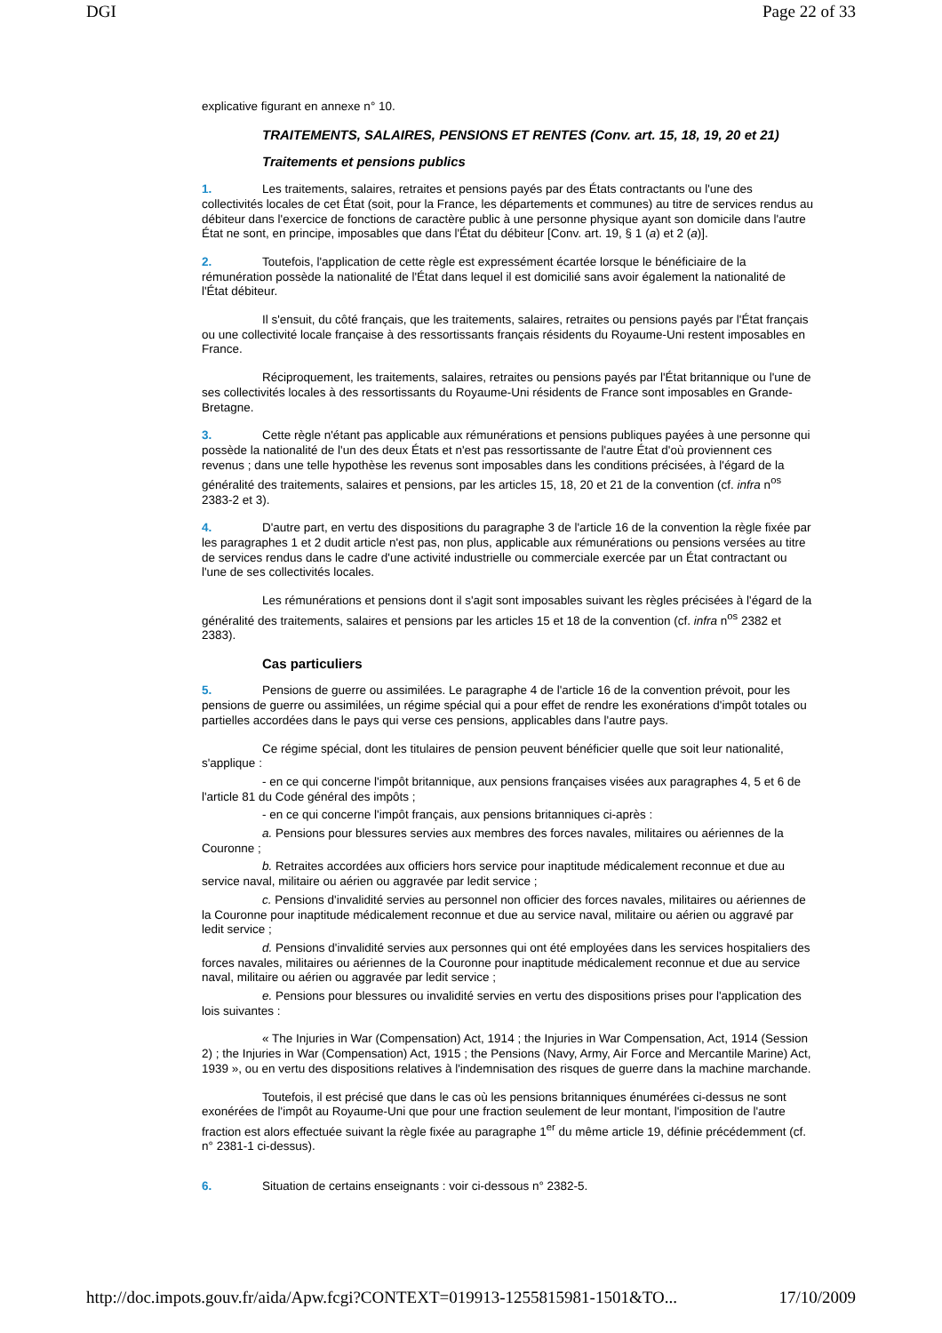DGI Page 22 of 33
explicative figurant en annexe n° 10.
TRAITEMENTS, SALAIRES, PENSIONS ET RENTES (Conv. art. 15, 18, 19, 20 et 21)
Traitements et pensions publics
1. Les traitements, salaires, retraites et pensions payés par des États contractants ou l'une des collectivités locales de cet État (soit, pour la France, les départements et communes) au titre de services rendus au débiteur dans l'exercice de fonctions de caractère public à une personne physique ayant son domicile dans l'autre État ne sont, en principe, imposables que dans l'État du débiteur [Conv. art. 19, § 1 (a) et 2 (a)].
2. Toutefois, l'application de cette règle est expressément écartée lorsque le bénéficiaire de la rémunération possède la nationalité de l'État dans lequel il est domicilié sans avoir également la nationalité de l'État débiteur.
Il s'ensuit, du côté français, que les traitements, salaires, retraites ou pensions payés par l'État français ou une collectivité locale française à des ressortissants français résidents du Royaume-Uni restent imposables en France.
Réciproquement, les traitements, salaires, retraites ou pensions payés par l'État britannique ou l'une de ses collectivités locales à des ressortissants du Royaume-Uni résidents de France sont imposables en Grande-Bretagne.
3. Cette règle n'étant pas applicable aux rémunérations et pensions publiques payées à une personne qui possède la nationalité de l'un des deux États et n'est pas ressortissante de l'autre État d'où proviennent ces revenus ; dans une telle hypothèse les revenus sont imposables dans les conditions précisées, à l'égard de la généralité des traitements, salaires et pensions, par les articles 15, 18, 20 et 21 de la convention (cf. infra n<sup>os</sup> 2383-2 et 3).
4. D'autre part, en vertu des dispositions du paragraphe 3 de l'article 16 de la convention la règle fixée par les paragraphes 1 et 2 dudit article n'est pas, non plus, applicable aux rémunérations ou pensions versées au titre de services rendus dans le cadre d'une activité industrielle ou commerciale exercée par un État contractant ou l'une de ses collectivités locales.
Les rémunérations et pensions dont il s'agit sont imposables suivant les règles précisées à l'égard de la généralité des traitements, salaires et pensions par les articles 15 et 18 de la convention (cf. infra n<sup>os</sup> 2382 et 2383).
Cas particuliers
5. Pensions de guerre ou assimilées. Le paragraphe 4 de l'article 16 de la convention prévoit, pour les pensions de guerre ou assimilées, un régime spécial qui a pour effet de rendre les exonérations d'impôt totales ou partielles accordées dans le pays qui verse ces pensions, applicables dans l'autre pays.
Ce régime spécial, dont les titulaires de pension peuvent bénéficier quelle que soit leur nationalité, s'applique :
- en ce qui concerne l'impôt britannique, aux pensions françaises visées aux paragraphes 4, 5 et 6 de l'article 81 du Code général des impôts ;
- en ce qui concerne l'impôt français, aux pensions britanniques ci-après :
a. Pensions pour blessures servies aux membres des forces navales, militaires ou aériennes de la Couronne ;
b. Retraites accordées aux officiers hors service pour inaptitude médicalement reconnue et due au service naval, militaire ou aérien ou aggravée par ledit service ;
c. Pensions d'invalidité servies au personnel non officier des forces navales, militaires ou aériennes de la Couronne pour inaptitude médicalement reconnue et due au service naval, militaire ou aérien ou aggravé par ledit service ;
d. Pensions d'invalidité servies aux personnes qui ont été employées dans les services hospitaliers des forces navales, militaires ou aériennes de la Couronne pour inaptitude médicalement reconnue et due au service naval, militaire ou aérien ou aggravée par ledit service ;
e. Pensions pour blessures ou invalidité servies en vertu des dispositions prises pour l'application des lois suivantes :
« The Injuries in War (Compensation) Act, 1914 ; the Injuries in War Compensation, Act, 1914 (Session 2) ; the Injuries in War (Compensation) Act, 1915 ; the Pensions (Navy, Army, Air Force and Mercantile Marine) Act, 1939 », ou en vertu des dispositions relatives à l'indemnisation des risques de guerre dans la machine marchande.
Toutefois, il est précisé que dans le cas où les pensions britanniques énumérées ci-dessus ne sont exonérées de l'impôt au Royaume-Uni que pour une fraction seulement de leur montant, l'imposition de l'autre fraction est alors effectuée suivant la règle fixée au paragraphe 1<sup>er</sup> du même article 19, définie précédemment (cf. n° 2381-1 ci-dessus).
6. Situation de certains enseignants : voir ci-dessous n° 2382-5.
http://doc.impots.gouv.fr/aida/Apw.fcgi?CONTEXT=019913-1255815981-1501&TO... 17/10/2009